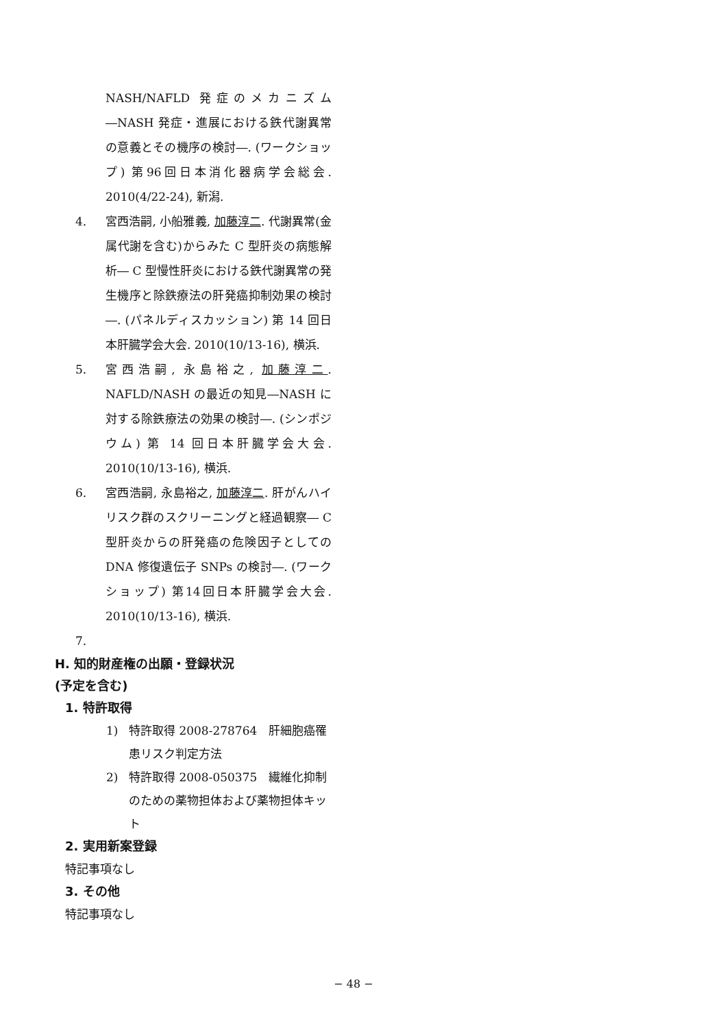NASH/NAFLD 発症のメカニズム―NASH 発症・進展における鉄代謝異常の意義とその機序の検討―. (ワークショップ) 第96回日本消化器病学会総会. 2010(4/22-24), 新潟.
4. 宮西浩嗣, 小船雅義, 加藤淳二. 代謝異常(金属代謝を含む)からみた C 型肝炎の病態解析― C 型慢性肝炎における鉄代謝異常の発生機序と除鉄療法の肝発癌抑制効果の検討―. (パネルディスカッション) 第 14 回日本肝臓学会大会. 2010(10/13-16), 横浜.
5. 宮西浩嗣, 永島裕之, 加藤淳二. NAFLD/NASH の最近の知見―NASH に対する除鉄療法の効果の検討―. (シンポジウム) 第 14 回日本肝臓学会大会. 2010(10/13-16), 横浜.
6. 宮西浩嗣, 永島裕之, 加藤淳二. 肝がんハイリスク群のスクリーニングと経過観察― C 型肝炎からの肝発癌の危険因子としての DNA 修復遺伝子 SNPs の検討―. (ワークショップ) 第14回日本肝臓学会大会. 2010(10/13-16), 横浜.
7.
H. 知的財産権の出願・登録状況
(予定を含む)
1. 特許取得
1) 特許取得 2008-278764　肝細胞癌罹患リスク判定方法
2) 特許取得 2008-050375　繊維化抑制のための薬物担体および薬物担体キット
2. 実用新案登録
特記事項なし
3. その他
特記事項なし
− 48 −